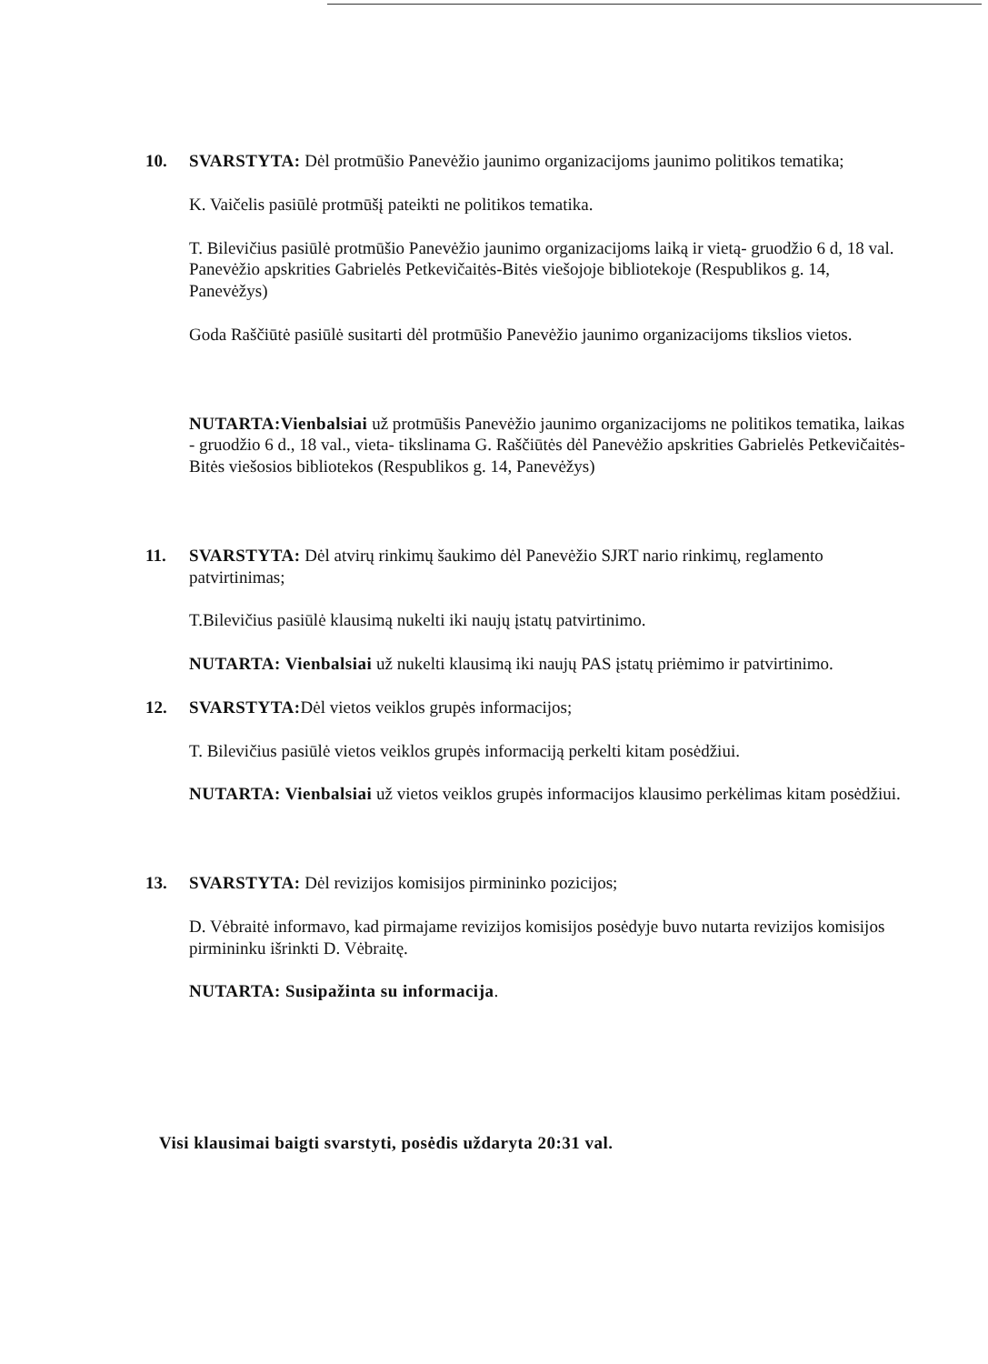10. SVARSTYTA: Dėl protmūšio Panevėžio jaunimo organizacijoms jaunimo politikos tematika;
K. Vaičelis pasiūlė protmūšį pateikti ne politikos tematika.
T. Bilevičius pasiūlė protmūšio Panevėžio jaunimo organizacijoms laiką ir vietą- gruodžio 6 d, 18 val. Panevėžio apskrities Gabrielės Petkevičaitės-Bitės viešojoje bibliotekoje (Respublikos g. 14, Panevėžys)
Goda Raščiūtė pasiūlė susitarti dėl protmūšio Panevėžio jaunimo organizacijoms tikslios vietos.
NUTARTA:Vienbalsiai už protmūšis Panevėžio jaunimo organizacijoms ne politikos tematika, laikas - gruodžio 6 d., 18 val., vieta- tikslinama G. Raščiūtės dėl Panevėžio apskrities Gabrielės Petkevičaitės-Bitės viešosios bibliotekos (Respublikos g. 14, Panevėžys)
11. SVARSTYTA: Dėl atvirų rinkimų šaukimo dėl Panevėžio SJRT nario rinkimų, reglamento patvirtinimas;
T.Bilevičius pasiūlė klausimą nukelti iki naujų įstatų patvirtinimo.
NUTARTA: Vienbalsiai už nukelti klausimą iki naujų PAS įstatų priėmimo ir patvirtinimo.
12. SVARSTYTA: Dėl vietos veiklos grupės informacijos;
T. Bilevičius pasiūlė vietos veiklos grupės informaciją perkelti kitam posėdžiui.
NUTARTA: Vienbalsiai už vietos veiklos grupės informacijos klausimo perkėlimas kitam posėdžiui.
13. SVARSTYTA: Dėl revizijos komisijos pirmininko pozicijos;
D. Vėbraitė informavo, kad pirmajame revizijos komisijos posėdyje buvo nutarta revizijos komisijos pirmininku išrinkti D. Vėbraitę.
NUTARTA: Susipažinta su informacija.
Visi klausimai baigti svarstyti, posėdis uždaryta 20:31 val.